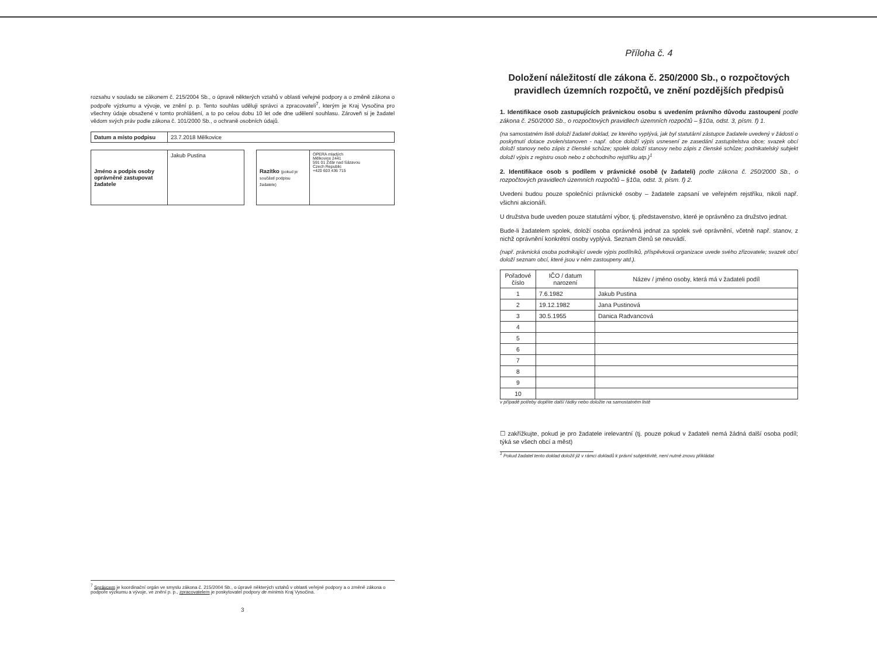rozsahu v souladu se zákonem č. 215/2004 Sb., o úpravě některých vztahů v oblasti veřejné podpory a o změně zákona o podpoře výzkumu a vývoje, ve znění p. p. Tento souhlas uděluji správci a zpracovateli<sup>7</sup>, kterým je Kraj Vysočina pro všechny údaje obsažené v tomto prohlášení, a to po celou dobu 10 let ode dne udělení souhlasu. Zároveň si je žadatel vědom svých práv podle zákona č. 101/2000 Sb., o ochraně osobních údajů.
| Datum a místo podpisu | 23.7.2018 Mělkovice |
| Jméno a podpis osoby oprávněné zastupovat žadatele | Jakub Pustina | | Razítko (pokud je součástí podpisu žadatele) | OPERA mladých Mělkovice 2441 591 01 Žďár nad Sázavou Czech Republic +420 603 436 715 |
<sup>7</sup> Správcem je koordinační orgán ve smyslu zákona č. 215/2004 Sb., o úpravě některých vztahů v oblasti veřejné podpory a o změně zákona o podpoře výzkumu a vývoje, ve znění p. p., zpracovatelem je poskytovatel podpory de minimis Kraj Vysočina.
3
Příloha č. 4
Doložení náležitostí dle zákona č. 250/2000 Sb., o rozpočtových pravidlech územních rozpočtů, ve znění pozdějších předpisů
1. Identifikace osob zastupujících právnickou osobu s uvedením právního důvodu zastoupení podle zákona č. 250/2000 Sb., o rozpočtových pravidlech územních rozpočtů – §10a, odst. 3, písm. f) 1.
(na samostatném listě doloží žadatel doklad, ze kterého vyplývá, jak byl statutární zástupce žadatele uvedený v žádosti o poskytnutí dotace zvolen/stanoven - např. obce doloží výpis usnesení ze zasedání zastupitelstva obce; svazek obcí doloží stanovy nebo zápis z členské schůze; spolek doloží stanovy nebo zápis z členské schůze; podnikatelský subjekt doloží výpis z registru osob nebo z obchodního rejstříku atp.)<sup>1</sup>
2. Identifikace osob s podílem v právnické osobě (v žadateli) podle zákona č. 250/2000 Sb., o rozpočtových pravidlech územních rozpočtů – §10a, odst. 3, písm. f) 2.
Uvedeni budou pouze společníci právnické osoby – žadatele zapsaní ve veřejném rejstříku, nikoli např. všichni akcionáři.
U družstva bude uveden pouze statutární výbor, tj. představenstvo, které je oprávněno za družstvo jednat.
Bude-li žadatelem spolek, doloží osoba oprávněná jednat za spolek své oprávnění, včetně např. stanov, z nichž oprávnění konkrétní osoby vyplývá. Seznam členů se neuvádí.
(např. právnická osoba podnikající uvede výpis podílníků, příspěvková organizace uvede svého zřizovatele; svazek obcí doloží seznam obcí, které jsou v něm zastoupeny atd.).
| Pořadové číslo | IČO / datum narození | Název / jméno osoby, která má v žadateli podíl |
| --- | --- | --- |
| 1 | 7.6.1982 | Jakub Pustina |
| 2 | 19.12.1982 | Jana Pustinová |
| 3 | 30.5.1955 | Danica Radvancová |
| 4 | | |
| 5 | | |
| 6 | | |
| 7 | | |
| 8 | | |
| 9 | | |
| 10 | | |
v případě potřeby doplňte další řádky nebo doložte na samostatném listě
☐ zakřížkujte, pokud je pro žadatele irelevantní (tj. pouze pokud v žadateli nemá žádná další osoba podíl; týká se všech obcí a měst)
<sup>1</sup> Pokud žadatel tento doklad doložil již v rámci dokladů k právní subjektivitě, není nutné znovu přikládat